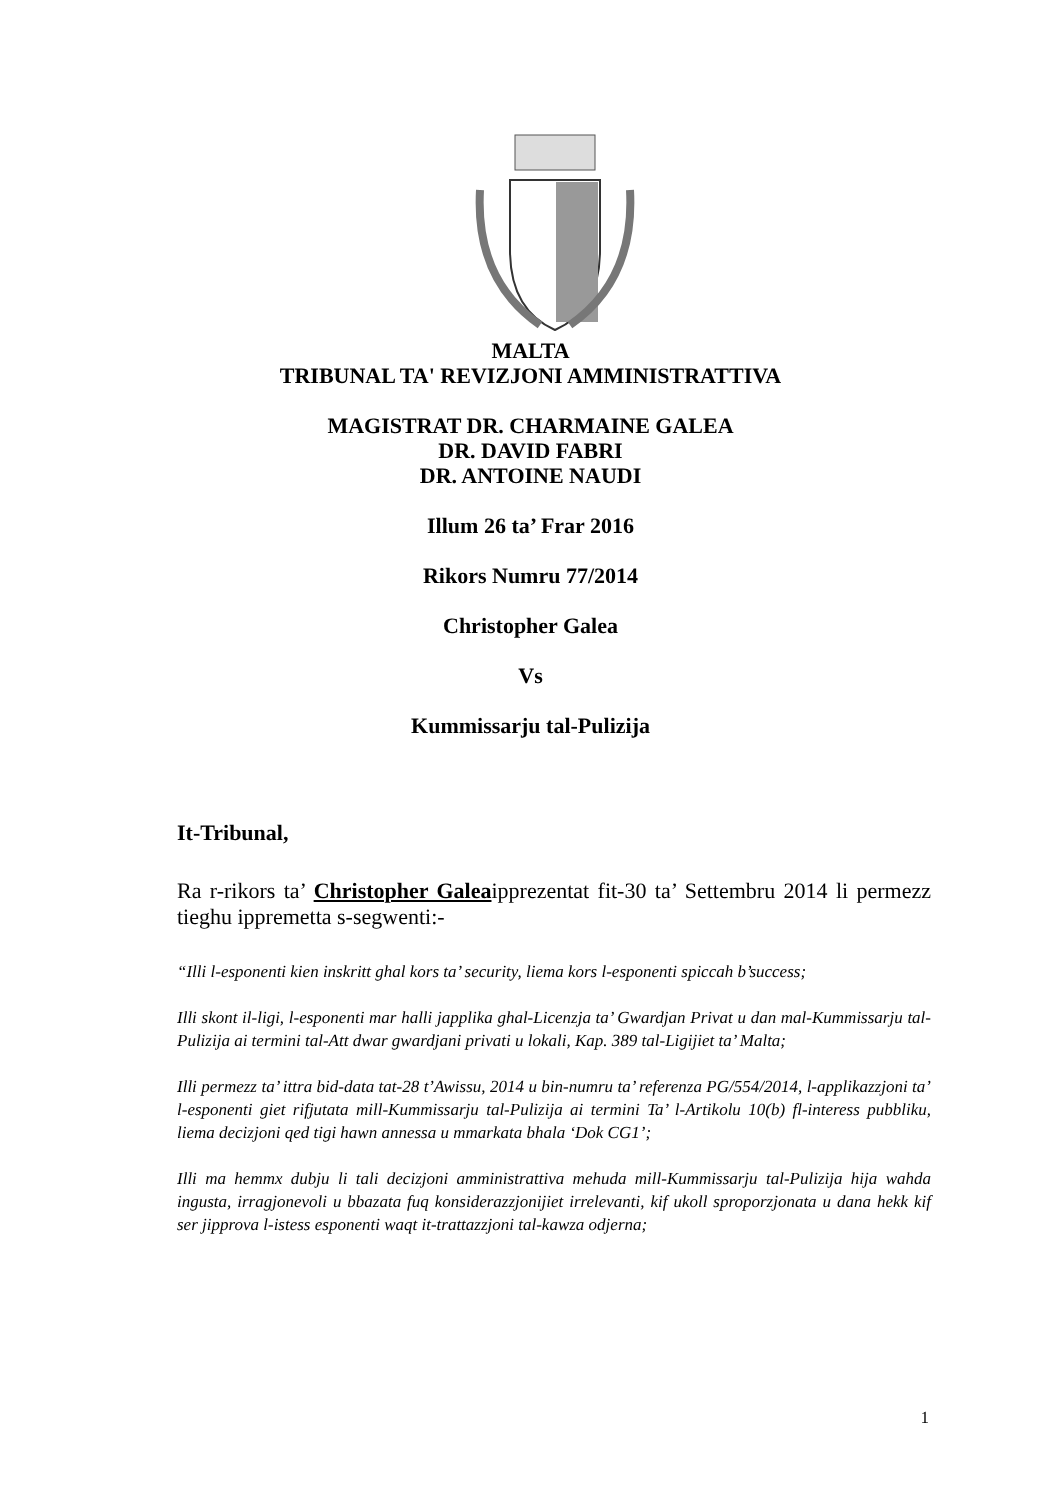MALTA
TRIBUNAL TA' REVIZJONI AMMINISTRATTIVA
MAGISTRAT DR. CHARMAINE GALEA
DR. DAVID FABRI
DR. ANTOINE NAUDI
Illum 26 ta’ Frar 2016
Rikors Numru 77/2014
Christopher Galea
Vs
Kummissarju tal-Pulizija
It-Tribunal,
Ra r-rikors ta’ Christopher Galeaipprezentat fit-30 ta’ Settembru 2014 li permezz tieghu ippremetta s-segwenti:-
“Illi l-esponenti kien inskritt ghal kors ta’ security, liema kors l-esponenti spiccah b’success;
Illi skont il-ligi, l-esponenti mar halli japplika ghal-Licenzja ta’ Gwardjan Privat u dan mal-Kummissarju tal-Pulizija ai termini tal-Att dwar gwardjani privati u lokali, Kap. 389 tal-Ligijiet ta’ Malta;
Illi permezz ta’ ittra bid-data tat-28 t’Awissu, 2014 u bin-numru ta’ referenza PG/554/2014, l-applikazzjoni ta’ l-esponenti giet rifjutata mill-Kummissarju tal-Pulizija ai termini Ta’ l-Artikolu 10(b) fl-interess pubbliku, liema decizjoni qed tigi hawn annessa u mmarkata bhala ‘Dok CG1’;
Illi ma hemmx dubju li tali decizjoni amministrattiva mehuda mill-Kummissarju tal-Pulizija hija wahda ingusta, irragjonevoli u bbazata fuq konsiderazzjonijiet irrelevanti, kif ukoll sproporzjonata u dana hekk kif ser jipprova l-istess esponenti waqt it-trattazzjoni tal-kawza odjerna;
1